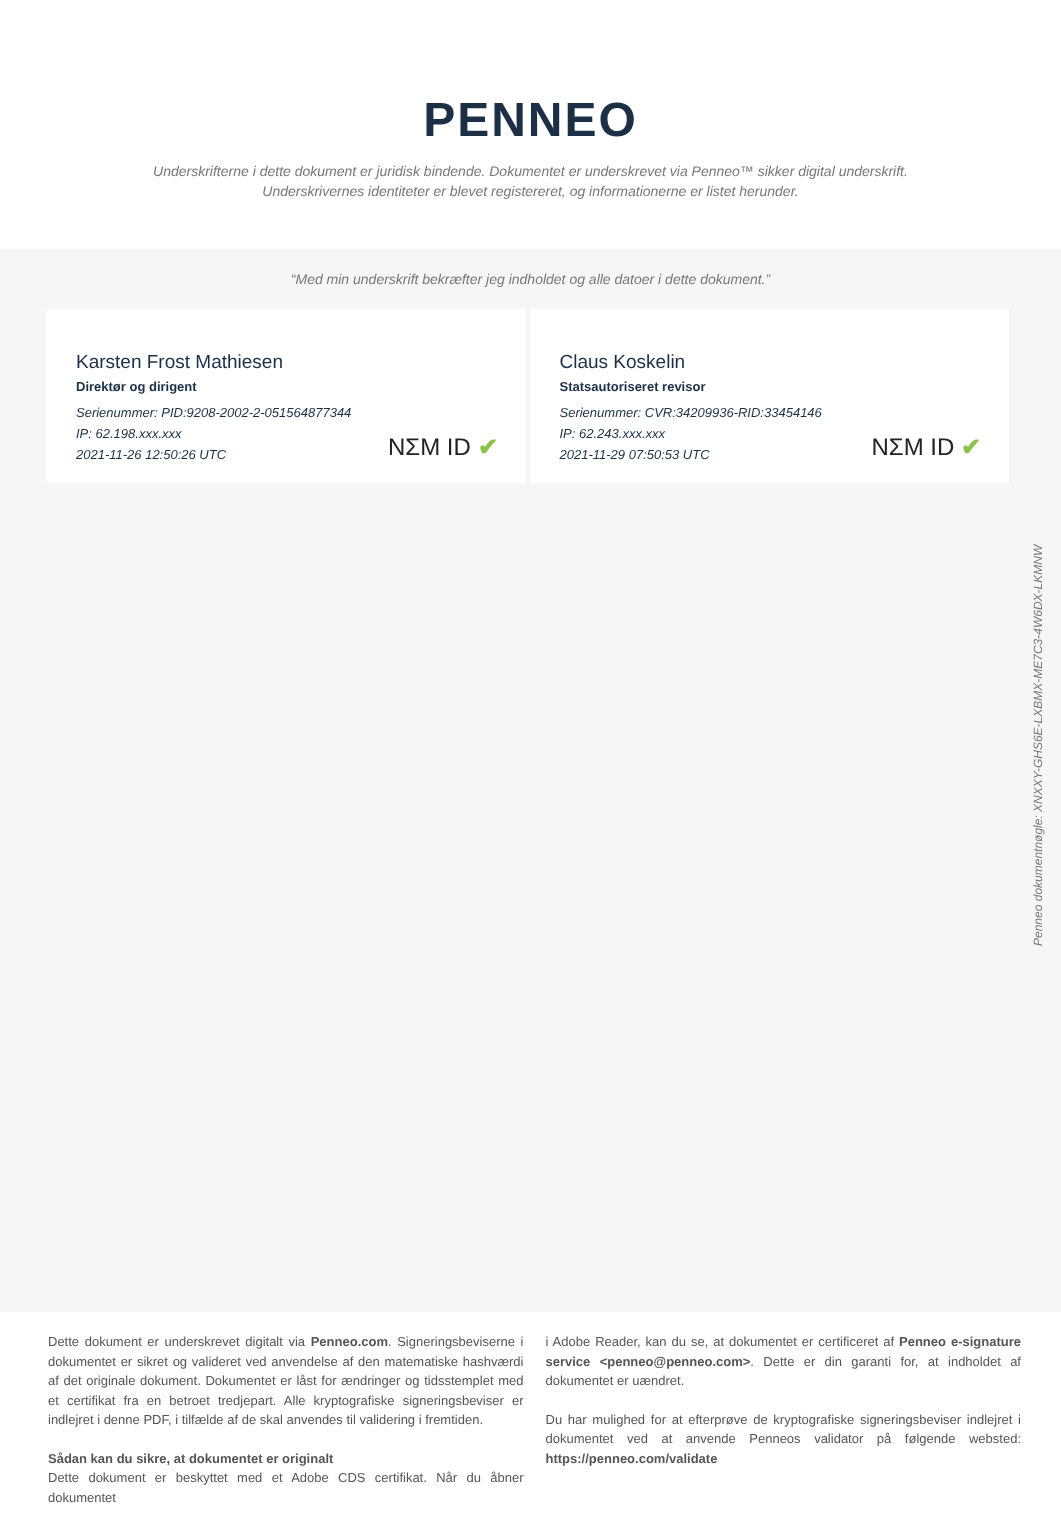PENNEO
Underskrifterne i dette dokument er juridisk bindende. Dokumentet er underskrevet via Penneo™ sikker digital underskrift.
Underskrivernes identiteter er blevet registereret, og informationerne er listet herunder.
“Med min underskrift bekræfter jeg indholdet og alle datoer i dette dokument.”
Karsten Frost Mathiesen
Direktør og dirigent
Serienummer: PID:9208-2002-2-051564877344
IP: 62.198.xxx.xxx
2021-11-26 12:50:26 UTC
NΣM ID ✔
Claus Koskelin
Statsautoriseret revisor
Serienummer: CVR:34209936-RID:33454146
IP: 62.243.xxx.xxx
2021-11-29 07:50:53 UTC
NΣM ID ✔
Penneo dokumentnøgle: XNXXY-GHS6E-LXBMX-ME7C3-4W6DX-LKMNW
Dette dokument er underskrevet digitalt via Penneo.com. Signeringsbeviserne i dokumentet er sikret og valideret ved anvendelse af den matematiske hashværdi af det originale dokument. Dokumentet er låst for ændringer og tidsstemplet med et certifikat fra en betroet tredjepart. Alle kryptografiske signeringsbeviser er indlejret i denne PDF, i tilfælde af de skal anvendes til validering i fremtiden.
Sådan kan du sikre, at dokumentet er originalt
Dette dokument er beskyttet med et Adobe CDS certifikat. Når du åbner dokumentet
i Adobe Reader, kan du se, at dokumentet er certificeret af Penneo e-signature service <penneo@penneo.com>. Dette er din garanti for, at indholdet af dokumentet er uændret.
Du har mulighed for at efterprøve de kryptografiske signeringsbeviser indlejret i dokumentet ved at anvende Penneos validator på følgende websted: https://penneo.com/validate